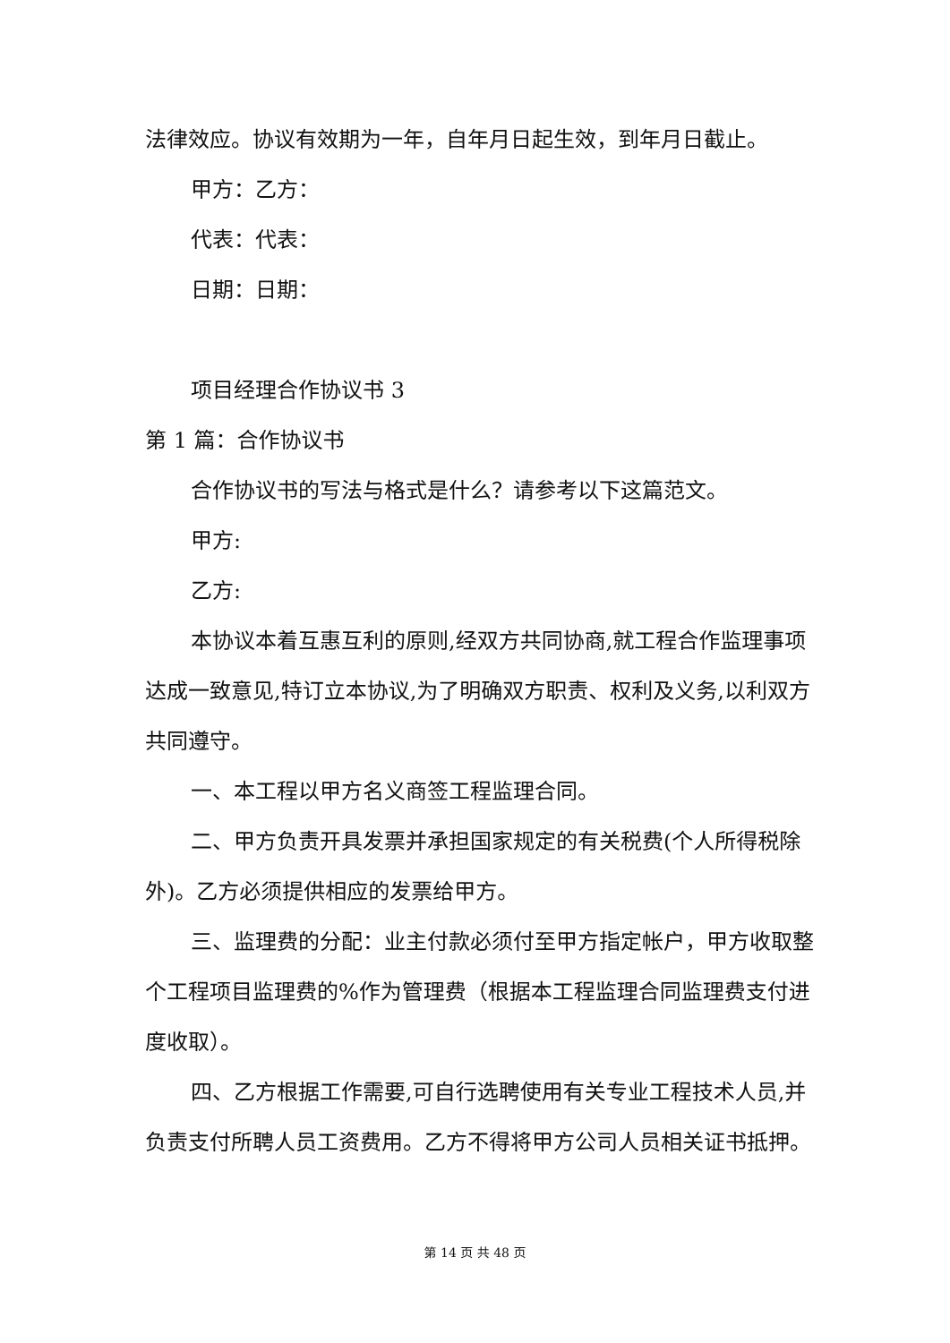法律效应。协议有效期为一年，自年月日起生效，到年月日截止。
甲方：乙方：
代表：代表：
日期：日期：
项目经理合作协议书 3
第 1 篇：合作协议书
合作协议书的写法与格式是什么？请参考以下这篇范文。
甲方:
乙方:
本协议本着互惠互利的原则,经双方共同协商,就工程合作监理事项达成一致意见,特订立本协议,为了明确双方职责、权利及义务,以利双方共同遵守。
一、本工程以甲方名义商签工程监理合同。
二、甲方负责开具发票并承担国家规定的有关税费(个人所得税除外)。乙方必须提供相应的发票给甲方。
三、监理费的分配：业主付款必须付至甲方指定帐户，甲方收取整个工程项目监理费的%作为管理费（根据本工程监理合同监理费支付进度收取）。
四、乙方根据工作需要,可自行选聘使用有关专业工程技术人员,并负责支付所聘人员工资费用。乙方不得将甲方公司人员相关证书抵押。
第 14 页 共 48 页